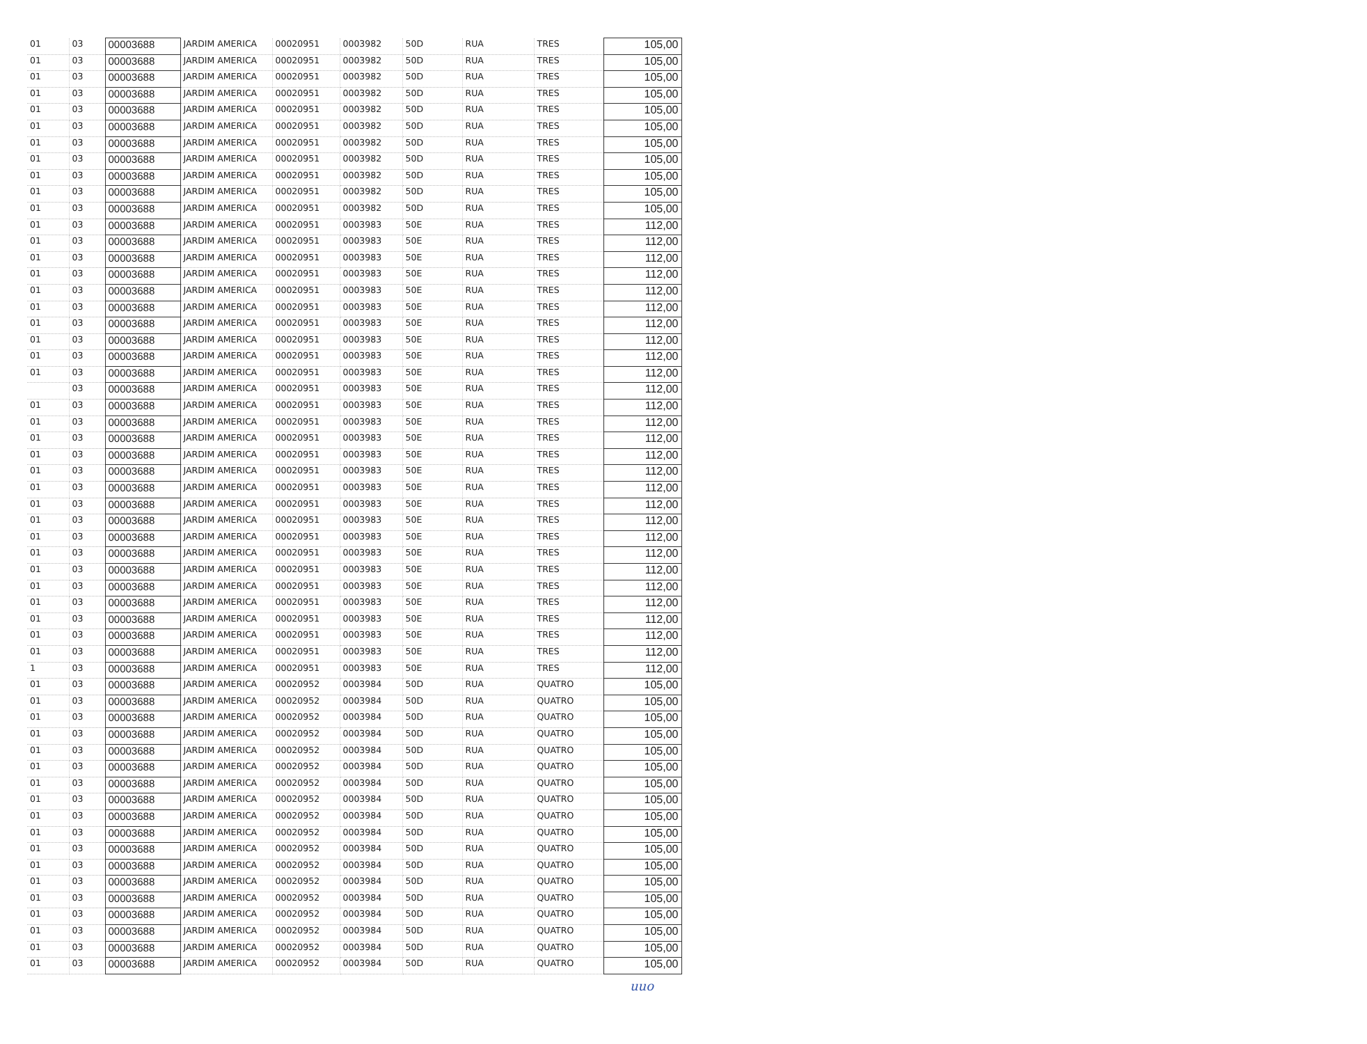| 01 | 03 | 00003688 | JARDIM AMERICA | 00020951 | 0003982 | 50D | RUA | TRES | 105,00 |
| 01 | 03 | 00003688 | JARDIM AMERICA | 00020951 | 0003982 | 50D | RUA | TRES | 105,00 |
| 01 | 03 | 00003688 | JARDIM AMERICA | 00020951 | 0003982 | 50D | RUA | TRES | 105,00 |
| 01 | 03 | 00003688 | JARDIM AMERICA | 00020951 | 0003982 | 50D | RUA | TRES | 105,00 |
| 01 | 03 | 00003688 | JARDIM AMERICA | 00020951 | 0003982 | 50D | RUA | TRES | 105,00 |
| 01 | 03 | 00003688 | JARDIM AMERICA | 00020951 | 0003982 | 50D | RUA | TRES | 105,00 |
| 01 | 03 | 00003688 | JARDIM AMERICA | 00020951 | 0003982 | 50D | RUA | TRES | 105,00 |
| 01 | 03 | 00003688 | JARDIM AMERICA | 00020951 | 0003982 | 50D | RUA | TRES | 105,00 |
| 01 | 03 | 00003688 | JARDIM AMERICA | 00020951 | 0003982 | 50D | RUA | TRES | 105,00 |
| 01 | 03 | 00003688 | JARDIM AMERICA | 00020951 | 0003982 | 50D | RUA | TRES | 105,00 |
| 01 | 03 | 00003688 | JARDIM AMERICA | 00020951 | 0003982 | 50D | RUA | TRES | 105,00 |
| 01 | 03 | 00003688 | JARDIM AMERICA | 00020951 | 0003983 | 50E | RUA | TRES | 112,00 |
| 01 | 03 | 00003688 | JARDIM AMERICA | 00020951 | 0003983 | 50E | RUA | TRES | 112,00 |
| 01 | 03 | 00003688 | JARDIM AMERICA | 00020951 | 0003983 | 50E | RUA | TRES | 112,00 |
| 01 | 03 | 00003688 | JARDIM AMERICA | 00020951 | 0003983 | 50E | RUA | TRES | 112,00 |
| 01 | 03 | 00003688 | JARDIM AMERICA | 00020951 | 0003983 | 50E | RUA | TRES | 112,00 |
| 01 | 03 | 00003688 | JARDIM AMERICA | 00020951 | 0003983 | 50E | RUA | TRES | 112,00 |
| 01 | 03 | 00003688 | JARDIM AMERICA | 00020951 | 0003983 | 50E | RUA | TRES | 112,00 |
| 01 | 03 | 00003688 | JARDIM AMERICA | 00020951 | 0003983 | 50E | RUA | TRES | 112,00 |
| 01 | 03 | 00003688 | JARDIM AMERICA | 00020951 | 0003983 | 50E | RUA | TRES | 112,00 |
| 01 | 03 | 00003688 | JARDIM AMERICA | 00020951 | 0003983 | 50E | RUA | TRES | 112,00 |
| | 03 | 00003688 | JARDIM AMERICA | 00020951 | 0003983 | 50E | RUA | TRES | 112,00 |
| 01 | 03 | 00003688 | JARDIM AMERICA | 00020951 | 0003983 | 50E | RUA | TRES | 112,00 |
| 01 | 03 | 00003688 | JARDIM AMERICA | 00020951 | 0003983 | 50E | RUA | TRES | 112,00 |
| 01 | 03 | 00003688 | JARDIM AMERICA | 00020951 | 0003983 | 50E | RUA | TRES | 112,00 |
| 01 | 03 | 00003688 | JARDIM AMERICA | 00020951 | 0003983 | 50E | RUA | TRES | 112,00 |
| 01 | 03 | 00003688 | JARDIM AMERICA | 00020951 | 0003983 | 50E | RUA | TRES | 112,00 |
| 01 | 03 | 00003688 | JARDIM AMERICA | 00020951 | 0003983 | 50E | RUA | TRES | 112,00 |
| 01 | 03 | 00003688 | JARDIM AMERICA | 00020951 | 0003983 | 50E | RUA | TRES | 112,00 |
| 01 | 03 | 00003688 | JARDIM AMERICA | 00020951 | 0003983 | 50E | RUA | TRES | 112,00 |
| 01 | 03 | 00003688 | JARDIM AMERICA | 00020951 | 0003983 | 50E | RUA | TRES | 112,00 |
| 01 | 03 | 00003688 | JARDIM AMERICA | 00020951 | 0003983 | 50E | RUA | TRES | 112,00 |
| 01 | 03 | 00003688 | JARDIM AMERICA | 00020951 | 0003983 | 50E | RUA | TRES | 112,00 |
| 01 | 03 | 00003688 | JARDIM AMERICA | 00020951 | 0003983 | 50E | RUA | TRES | 112,00 |
| 01 | 03 | 00003688 | JARDIM AMERICA | 00020951 | 0003983 | 50E | RUA | TRES | 112,00 |
| 01 | 03 | 00003688 | JARDIM AMERICA | 00020951 | 0003983 | 50E | RUA | TRES | 112,00 |
| 01 | 03 | 00003688 | JARDIM AMERICA | 00020951 | 0003983 | 50E | RUA | TRES | 112,00 |
| 01 | 03 | 00003688 | JARDIM AMERICA | 00020951 | 0003983 | 50E | RUA | TRES | 112,00 |
| 1 | 03 | 00003688 | JARDIM AMERICA | 00020951 | 0003983 | 50E | RUA | TRES | 112,00 |
| 01 | 03 | 00003688 | JARDIM AMERICA | 00020952 | 0003984 | 50D | RUA | QUATRO | 105,00 |
| 01 | 03 | 00003688 | JARDIM AMERICA | 00020952 | 0003984 | 50D | RUA | QUATRO | 105,00 |
| 01 | 03 | 00003688 | JARDIM AMERICA | 00020952 | 0003984 | 50D | RUA | QUATRO | 105,00 |
| 01 | 03 | 00003688 | JARDIM AMERICA | 00020952 | 0003984 | 50D | RUA | QUATRO | 105,00 |
| 01 | 03 | 00003688 | JARDIM AMERICA | 00020952 | 0003984 | 50D | RUA | QUATRO | 105,00 |
| 01 | 03 | 00003688 | JARDIM AMERICA | 00020952 | 0003984 | 50D | RUA | QUATRO | 105,00 |
| 01 | 03 | 00003688 | JARDIM AMERICA | 00020952 | 0003984 | 50D | RUA | QUATRO | 105,00 |
| 01 | 03 | 00003688 | JARDIM AMERICA | 00020952 | 0003984 | 50D | RUA | QUATRO | 105,00 |
| 01 | 03 | 00003688 | JARDIM AMERICA | 00020952 | 0003984 | 50D | RUA | QUATRO | 105,00 |
| 01 | 03 | 00003688 | JARDIM AMERICA | 00020952 | 0003984 | 50D | RUA | QUATRO | 105,00 |
| 01 | 03 | 00003688 | JARDIM AMERICA | 00020952 | 0003984 | 50D | RUA | QUATRO | 105,00 |
| 01 | 03 | 00003688 | JARDIM AMERICA | 00020952 | 0003984 | 50D | RUA | QUATRO | 105,00 |
| 01 | 03 | 00003688 | JARDIM AMERICA | 00020952 | 0003984 | 50D | RUA | QUATRO | 105,00 |
| 01 | 03 | 00003688 | JARDIM AMERICA | 00020952 | 0003984 | 50D | RUA | QUATRO | 105,00 |
| 01 | 03 | 00003688 | JARDIM AMERICA | 00020952 | 0003984 | 50D | RUA | QUATRO | 105,00 |
| 01 | 03 | 00003688 | JARDIM AMERICA | 00020952 | 0003984 | 50D | RUA | QUATRO | 105,00 |
| 01 | 03 | 00003688 | JARDIM AMERICA | 00020952 | 0003984 | 50D | RUA | QUATRO | 105,00 |
| 01 | 03 | 00003688 | JARDIM AMERICA | 00020952 | 0003984 | 50D | RUA | QUATRO | 105,00 |
uuo